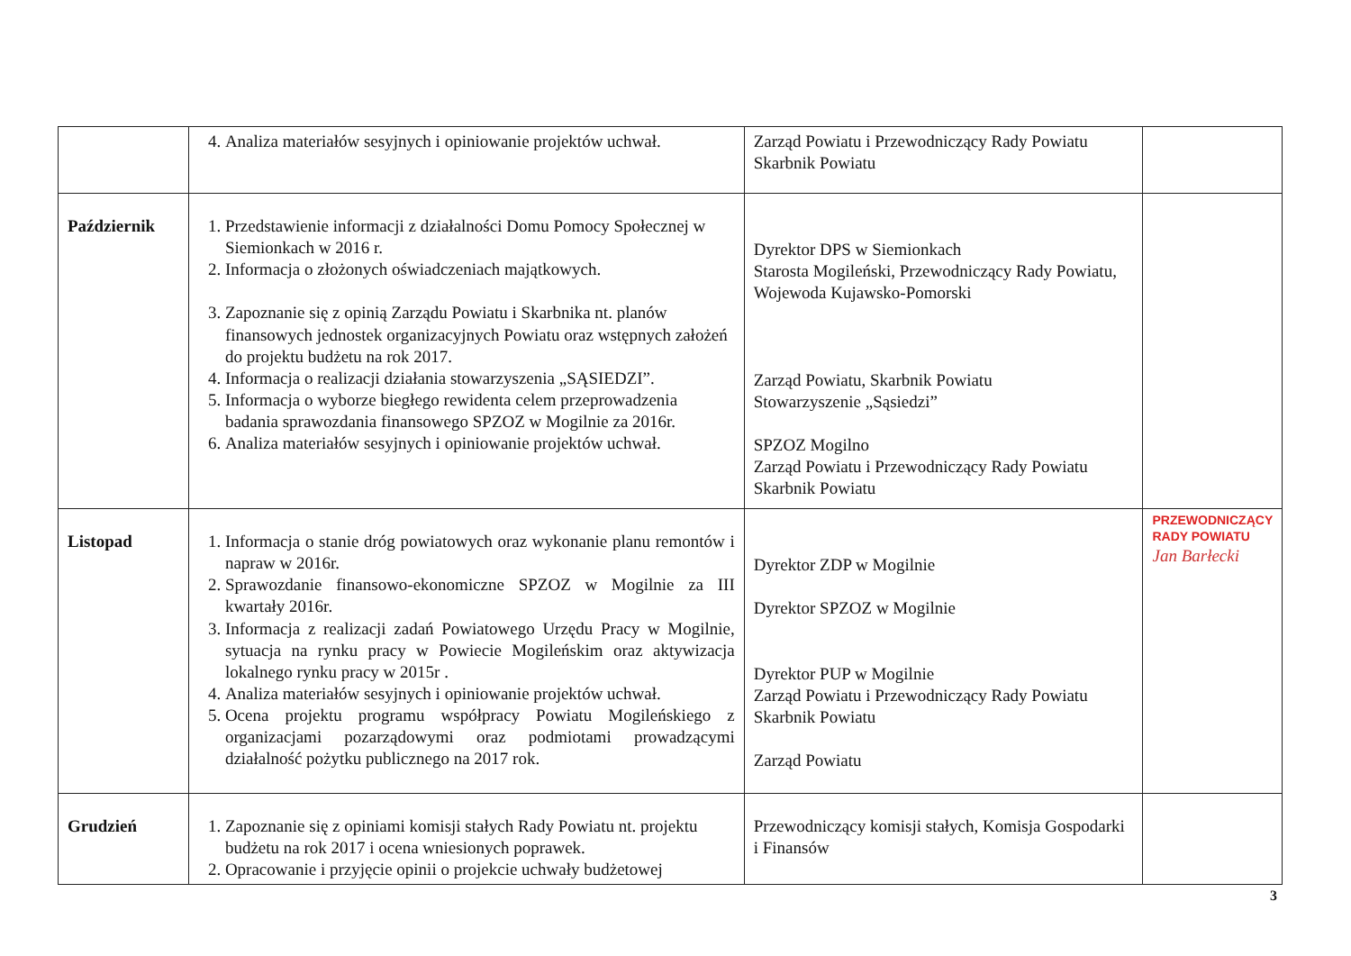| | 4. Analiza materiałów sesyjnych i opiniowanie projektów uchwał. | Zarząd Powiatu i Przewodniczący Rady Powiatu Skarbnik Powiatu | |
| Październik | 1. Przedstawienie informacji z działalności Domu Pomocy Społecznej w Siemionkach w 2016 r. 2. Informacja o złożonych oświadczeniach majątkowych. 3. Zapoznanie się z opinią Zarządu Powiatu i Skarbnika nt. planów finansowych jednostek organizacyjnych Powiatu oraz wstępnych założeń do projektu budżetu na rok 2017. 4. Informacja o realizacji działania stowarzyszenia „SĄSIEDZI”. 5. Informacja o wyborze biegłego rewidenta celem przeprowadzenia badania sprawozdania finansowego SPZOZ w Mogilnie za 2016r. 6. Analiza materiałów sesyjnych i opiniowanie projektów uchwał. | Dyrektor DPS w Siemionkach Starosta Mogileński, Przewodniczący Rady Powiatu, Wojewoda Kujawsko-Pomorski Zarząd Powiatu, Skarbnik Powiatu Stowarzyszenie „Sąsiedzi” SPZOZ Mogilno Zarząd Powiatu i Przewodniczący Rady Powiatu Skarbnik Powiatu | |
| Listopad | 1. Informacja o stanie dróg powiatowych oraz wykonanie planu remontów i napraw w 2016r. 2. Sprawozdanie finansowo-ekonomiczne SPZOZ w Mogilnie za III kwartały 2016r. 3. Informacja z realizacji zadań Powiatowego Urzędu Pracy w Mogilnie, sytuacja na rynku pracy w Powiecie Mogileńskim oraz aktywizacja lokalnego rynku pracy w 2015r . 4. Analiza materiałów sesyjnych i opiniowanie projektów uchwał. 5. Ocena projektu programu współpracy Powiatu Mogileńskiego z organizacjami pozarządowymi oraz podmiotami prowadzącymi działalność pożytku publicznego na 2017 rok. | Dyrektor ZDP w Mogilnie Dyrektor SPZOZ w Mogilnie Dyrektor PUP w Mogilnie Zarząd Powiatu i Przewodniczący Rady Powiatu Skarbnik Powiatu Zarząd Powiatu | PRZEWODNICZĄCY RADY POWIATU Jan Barłecki |
| Grudzień | 1. Zapoznanie się z opiniami komisji stałych Rady Powiatu nt. projektu budżetu na rok 2017 i ocena wniesionych poprawek. 2. Opracowanie i przyjęcie opinii o projekcie uchwały budżetowej | Przewodniczący komisji stałych, Komisja Gospodarki i Finansów | |
3